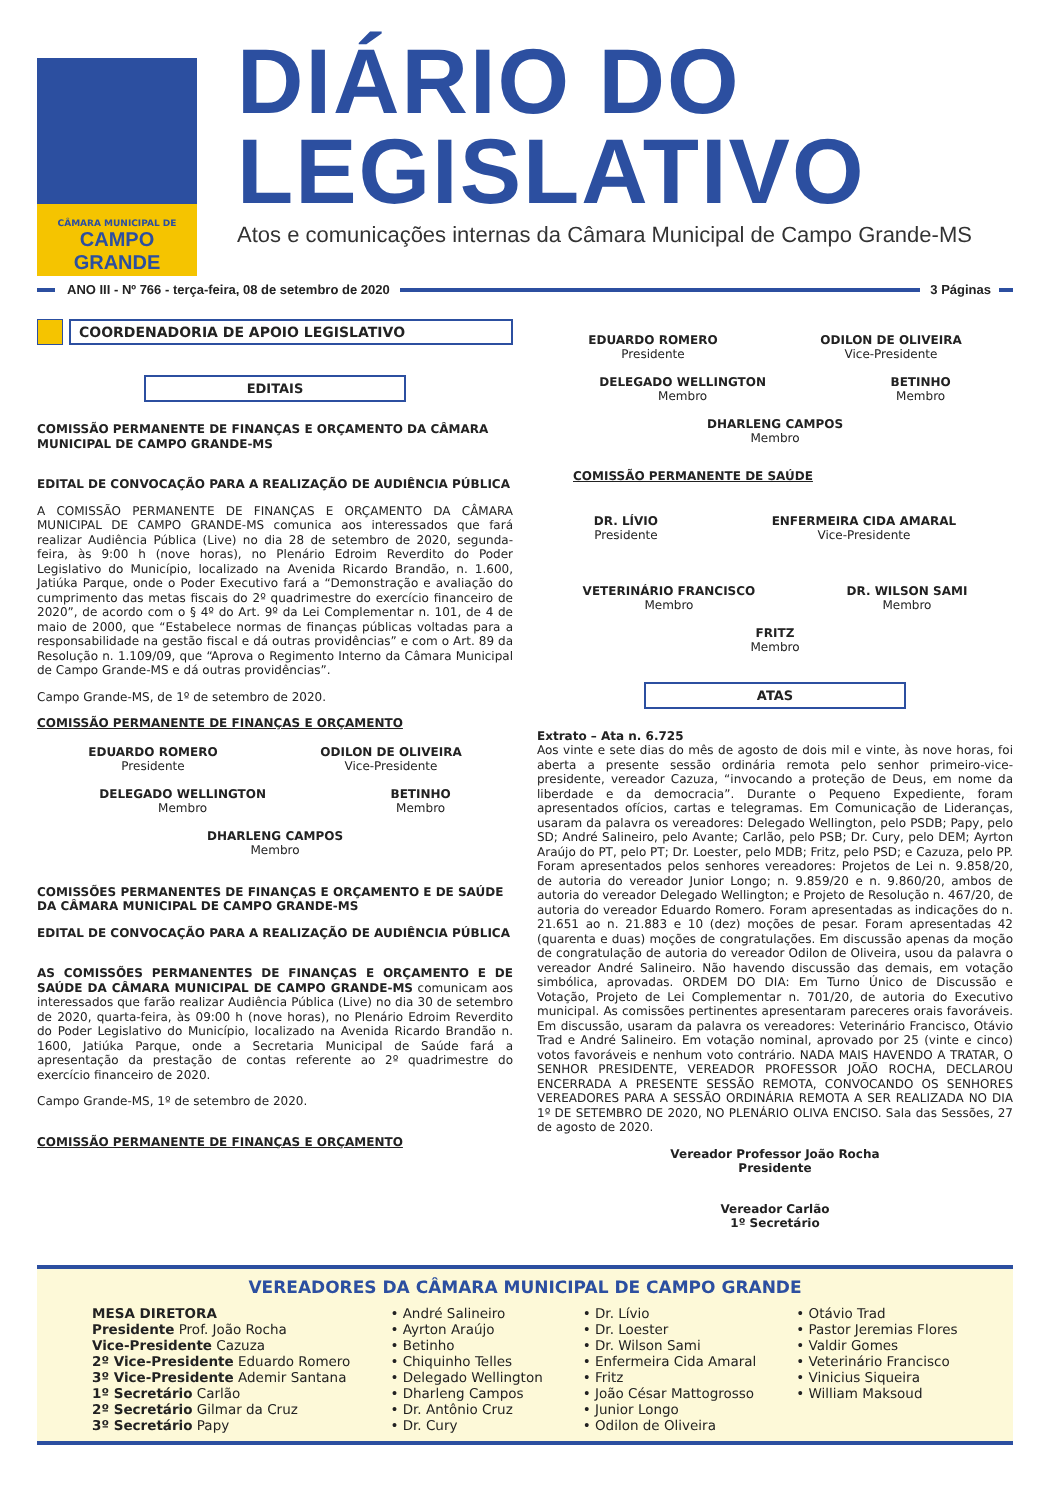CÂMARA MUNICIPAL DE
CAMPO GRANDE
DIÁRIO DO
LEGISLATIVO
Atos e comunicações internas da Câmara Municipal de Campo Grande-MS
ANO III - Nº 766 - terça-feira, 08 de setembro de 2020 3 Páginas
COORDENADORIA DE APOIO LEGISLATIVO
EDITAIS
COMISSÃO PERMANENTE DE FINANÇAS E ORÇAMENTO DA CÂMARA MUNICIPAL DE CAMPO GRANDE-MS
EDITAL DE CONVOCAÇÃO PARA A REALIZAÇÃO DE AUDIÊNCIA PÚBLICA
A COMISSÃO PERMANENTE DE FINANÇAS E ORÇAMENTO DA CÂMARA MUNICIPAL DE CAMPO GRANDE-MS comunica aos interessados que fará realizar Audiência Pública (Live) no dia 28 de setembro de 2020, segunda-feira, às 9:00 h (nove horas), no Plenário Edroim Reverdito do Poder Legislativo do Município, localizado na Avenida Ricardo Brandão, n. 1.600, Jatiúka Parque, onde o Poder Executivo fará a “Demonstração e avaliação do cumprimento das metas fiscais do 2º quadrimestre do exercício financeiro de 2020”, de acordo com o § 4º do Art. 9º da Lei Complementar n. 101, de 4 de maio de 2000, que “Estabelece normas de finanças públicas voltadas para a responsabilidade na gestão fiscal e dá outras providências” e com o Art. 89 da Resolução n. 1.109/09, que “Aprova o Regimento Interno da Câmara Municipal de Campo Grande-MS e dá outras providências”.
Campo Grande-MS, de 1º de setembro de 2020.
COMISSÃO PERMANENTE DE FINANÇAS E ORÇAMENTO
EDUARDO ROMERO
Presidente ODILON DE OLIVEIRA
Vice-Presidente
DELEGADO WELLINGTON
Membro BETINHO
Membro
DHARLENG CAMPOS
Membro
COMISSÕES PERMANENTES DE FINANÇAS E ORÇAMENTO E DE SAÚDE DA CÂMARA MUNICIPAL DE CAMPO GRANDE-MS
EDITAL DE CONVOCAÇÃO PARA A REALIZAÇÃO DE AUDIÊNCIA PÚBLICA
AS COMISSÕES PERMANENTES DE FINANÇAS E ORÇAMENTO E DE SAÚDE DA CÂMARA MUNICIPAL DE CAMPO GRANDE-MS comunicam aos interessados que farão realizar Audiência Pública (Live) no dia 30 de setembro de 2020, quarta-feira, às 09:00 h (nove horas), no Plenário Edroim Reverdito do Poder Legislativo do Município, localizado na Avenida Ricardo Brandão n. 1600, Jatiúka Parque, onde a Secretaria Municipal de Saúde fará a apresentação da prestação de contas referente ao 2º quadrimestre do exercício financeiro de 2020.
Campo Grande-MS, 1º de setembro de 2020.
COMISSÃO PERMANENTE DE FINANÇAS E ORÇAMENTO
EDUARDO ROMERO
Presidente ODILON DE OLIVEIRA
Vice-Presidente
DELEGADO WELLINGTON
Membro BETINHO
Membro
DHARLENG CAMPOS
Membro
COMISSÃO PERMANENTE DE SAÚDE
DR. LÍVIO
Presidente ENFERMEIRA CIDA AMARAL
Vice-Presidente
VETERINÁRIO FRANCISCO
Membro DR. WILSON SAMI
Membro
FRITZ
Membro
ATAS
Extrato – Ata n. 6.725
Aos vinte e sete dias do mês de agosto de dois mil e vinte, às nove horas, foi aberta a presente sessão ordinária remota pelo senhor primeiro-vice-presidente, vereador Cazuza, “invocando a proteção de Deus, em nome da liberdade e da democracia”. Durante o Pequeno Expediente, foram apresentados ofícios, cartas e telegramas. Em Comunicação de Lideranças, usaram da palavra os vereadores: Delegado Wellington, pelo PSDB; Papy, pelo SD; André Salineiro, pelo Avante; Carlão, pelo PSB; Dr. Cury, pelo DEM; Ayrton Araújo do PT, pelo PT; Dr. Loester, pelo MDB; Fritz, pelo PSD; e Cazuza, pelo PP. Foram apresentados pelos senhores vereadores: Projetos de Lei n. 9.858/20, de autoria do vereador Junior Longo; n. 9.859/20 e n. 9.860/20, ambos de autoria do vereador Delegado Wellington; e Projeto de Resolução n. 467/20, de autoria do vereador Eduardo Romero. Foram apresentadas as indicações do n. 21.651 ao n. 21.883 e 10 (dez) moções de pesar. Foram apresentadas 42 (quarenta e duas) moções de congratulações. Em discussão apenas da moção de congratulação de autoria do vereador Odilon de Oliveira, usou da palavra o vereador André Salineiro. Não havendo discussão das demais, em votação simbólica, aprovadas. ORDEM DO DIA: Em Turno Único de Discussão e Votação, Projeto de Lei Complementar n. 701/20, de autoria do Executivo municipal. As comissões pertinentes apresentaram pareceres orais favoráveis. Em discussão, usaram da palavra os vereadores: Veterinário Francisco, Otávio Trad e André Salineiro. Em votação nominal, aprovado por 25 (vinte e cinco) votos favoráveis e nenhum voto contrário. NADA MAIS HAVENDO A TRATAR, O SENHOR PRESIDENTE, VEREADOR PROFESSOR JOÃO ROCHA, DECLAROU ENCERRADA A PRESENTE SESSÃO REMOTA, CONVOCANDO OS SENHORES VEREADORES PARA A SESSÃO ORDINÁRIA REMOTA A SER REALIZADA NO DIA 1º DE SETEMBRO DE 2020, NO PLENÁRIO OLIVA ENCISO. Sala das Sessões, 27 de agosto de 2020.
Vereador Professor João Rocha
Presidente
Vereador Carlão
1º Secretário
VEREADORES DA CÂMARA MUNICIPAL DE CAMPO GRANDE
MESA DIRETORA
Presidente Prof. João Rocha
Vice-Presidente Cazuza
2º Vice-Presidente Eduardo Romero
3º Vice-Presidente Ademir Santana
1º Secretário Carlão
2º Secretário Gilmar da Cruz
3º Secretário Papy
• André Salineiro
• Ayrton Araújo
• Betinho
• Chiquinho Telles
• Delegado Wellington
• Dharleng Campos
• Dr. Antônio Cruz
• Dr. Cury
• Dr. Lívio
• Dr. Loester
• Dr. Wilson Sami
• Enfermeira Cida Amaral
• Fritz
• João César Mattogrosso
• Junior Longo
• Odilon de Oliveira
• Otávio Trad
• Pastor Jeremias Flores
• Valdir Gomes
• Veterinário Francisco
• Vinicius Siqueira
• William Maksoud